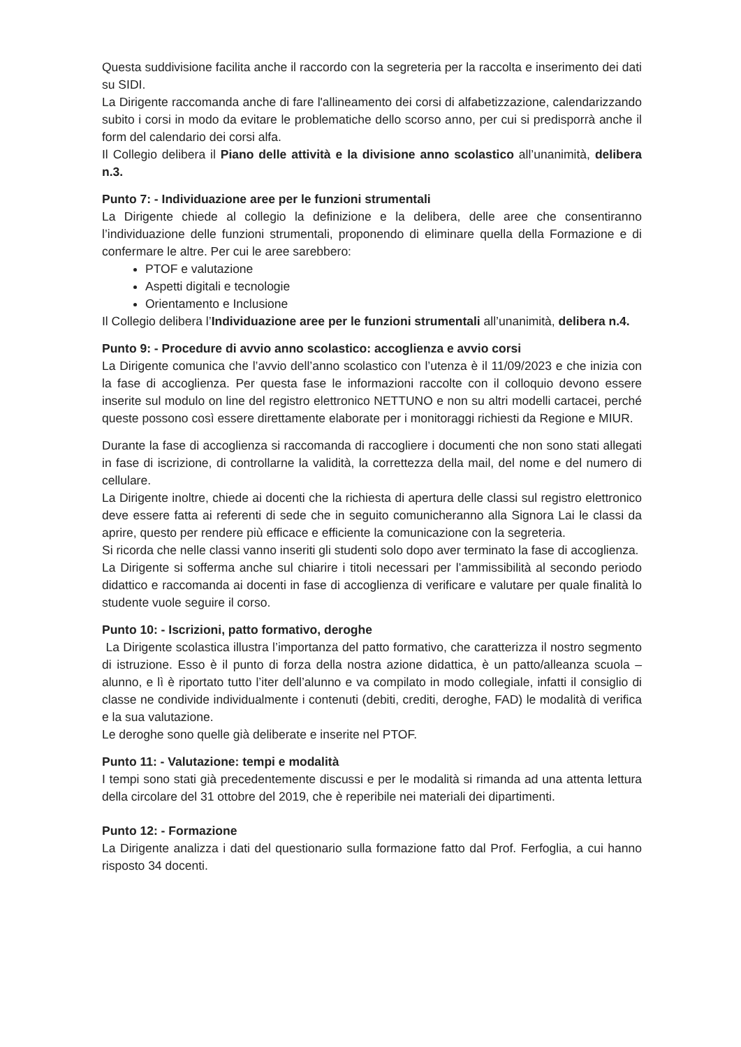Questa suddivisione facilita anche il raccordo con la segreteria per la raccolta e inserimento dei dati su SIDI.
La Dirigente raccomanda anche di fare l'allineamento dei corsi di alfabetizzazione, calendarizzando subito i corsi in modo da evitare le problematiche dello scorso anno, per cui si predisporrà anche il form del calendario dei corsi alfa.
Il Collegio delibera il Piano delle attività e la divisione anno scolastico all’unanimità, delibera n.3.
Punto 7: - Individuazione aree per le funzioni strumentali
La Dirigente chiede al collegio la definizione e la delibera, delle aree che consentiranno l’individuazione delle funzioni strumentali, proponendo di eliminare quella della Formazione e di confermare le altre. Per cui le aree sarebbero:
PTOF e valutazione
Aspetti digitali e tecnologie
Orientamento e Inclusione
Il Collegio delibera l’Individuazione aree per le funzioni strumentali all’unanimità, delibera n.4.
Punto 9: - Procedure di avvio anno scolastico: accoglienza e avvio corsi
La Dirigente comunica che l’avvio dell’anno scolastico con l’utenza è il 11/09/2023 e che inizia con la fase di accoglienza. Per questa fase le informazioni raccolte con il colloquio devono essere inserite sul modulo on line del registro elettronico NETTUNO e non su altri modelli cartacei, perché queste possono così essere direttamente elaborate per i monitoraggi richiesti da Regione e MIUR.
Durante la fase di accoglienza si raccomanda di raccogliere i documenti che non sono stati allegati in fase di iscrizione, di controllarne la validità, la correttezza della mail, del nome e del numero di cellulare.
La Dirigente inoltre, chiede ai docenti che la richiesta di apertura delle classi sul registro elettronico deve essere fatta ai referenti di sede che in seguito comunicheranno alla Signora Lai le classi da aprire, questo per rendere più efficace e efficiente la comunicazione con la segreteria.
Si ricorda che nelle classi vanno inseriti gli studenti solo dopo aver terminato la fase di accoglienza.
La Dirigente si sofferma anche sul chiarire i titoli necessari per l’ammissibilità al secondo periodo didattico e raccomanda ai docenti in fase di accoglienza di verificare e valutare per quale finalità lo studente vuole seguire il corso.
Punto 10: - Iscrizioni, patto formativo, deroghe
La Dirigente scolastica illustra l’importanza del patto formativo, che caratterizza il nostro segmento di istruzione. Esso è il punto di forza della nostra azione didattica, è un patto/alleanza scuola – alunno, e lì è riportato tutto l’iter dell’alunno e va compilato in modo collegiale, infatti il consiglio di classe ne condivide individualmente i contenuti (debiti, crediti, deroghe, FAD) le modalità di verifica e la sua valutazione.
Le deroghe sono quelle già deliberate e inserite nel PTOF.
Punto 11: - Valutazione: tempi e modalità
I tempi sono stati già precedentemente discussi e per le modalità si rimanda ad una attenta lettura della circolare del 31 ottobre del 2019, che è reperibile nei materiali dei dipartimenti.
Punto 12: - Formazione
La Dirigente analizza i dati del questionario sulla formazione fatto dal Prof. Ferfoglia, a cui hanno risposto 34 docenti.